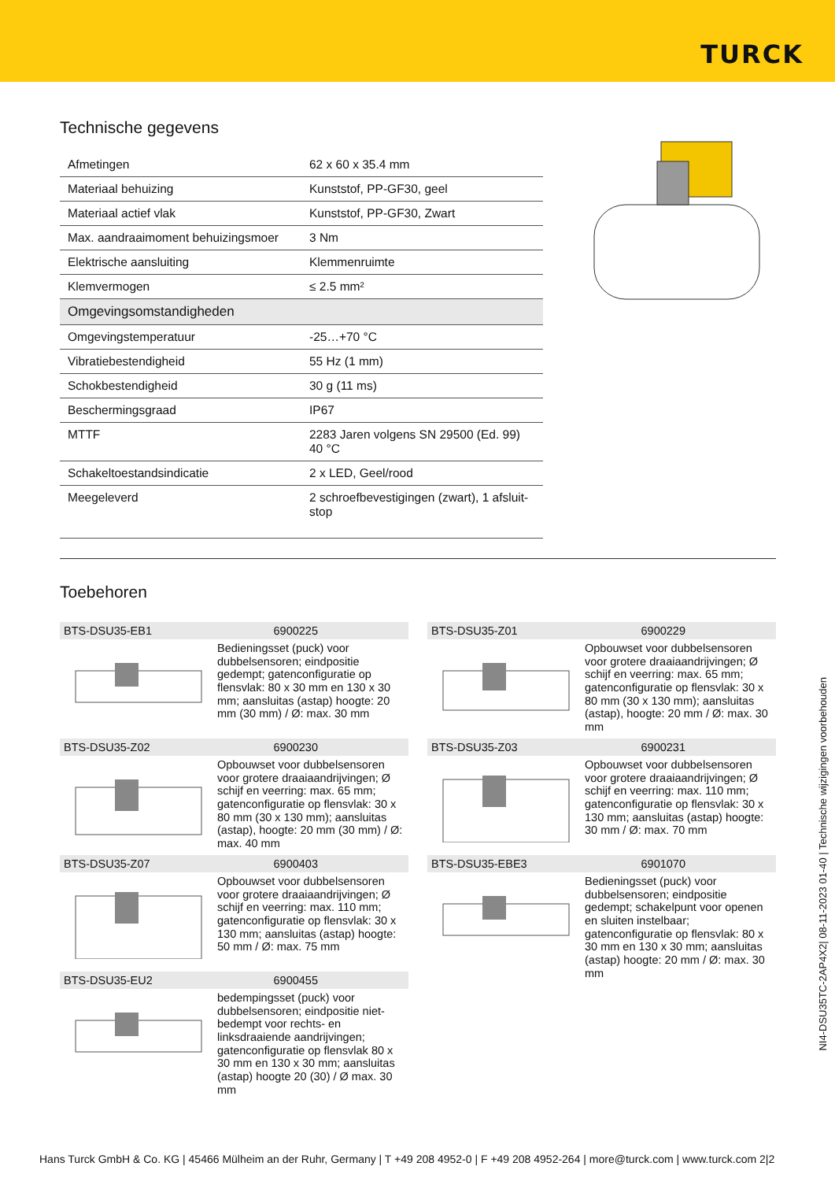TURCK
Technische gegevens
| Afmetingen | 62 x 60 x 35.4 mm |
| Materiaal behuizing | Kunststof, PP-GF30, geel |
| Materiaal actief vlak | Kunststof, PP-GF30, Zwart |
| Max. aandraaimoment behuizingsmoer | 3 Nm |
| Elektrische aansluiting | Klemmenruimte |
| Klemvermogen | ≤ 2.5 mm² |
| Omgevingsomstandigheden | |
| Omgevingstemperatuur | -25…+70 °C |
| Vibratiebestendigheid | 55 Hz (1 mm) |
| Schokbestendigheid | 30 g (11 ms) |
| Beschermingsgraad | IP67 |
| MTTF | 2283 Jaren volgens SN 29500 (Ed. 99) 40 °C |
| Schakeltoestandsindicatie | 2 x LED, Geel/rood |
| Meegeleverd | 2 schroefbevestigingen (zwart), 1 afsluit-stop |
Toebehoren
BTS-DSU35-EB1 6900225
Bedieningsset (puck) voor dubbelsensoren; eindpositie gedempt; gatenconfiguratie op flensvlak: 80 x 30 mm en 130 x 30 mm; aansluitas (astap) hoogte: 20 mm (30 mm) / Ø: max. 30 mm
BTS-DSU35-Z02 6900230
Opbouwset voor dubbelsensoren voor grotere draaiaandrijvingen; Ø schijf en veerring: max. 65 mm; gatenconfiguratie op flensvlak: 30 x 80 mm (30 x 130 mm); aansluitas (astap), hoogte: 20 mm (30 mm) / Ø: max. 40 mm
BTS-DSU35-Z07 6900403
Opbouwset voor dubbelsensoren voor grotere draaiaandrijvingen; Ø schijf en veerring: max. 110 mm; gatenconfiguratie op flensvlak: 30 x 130 mm; aansluitas (astap) hoogte: 50 mm / Ø: max. 75 mm
BTS-DSU35-EU2 6900455
bedempingsset (puck) voor dubbelsensoren; eindpositie niet-bedempt voor rechts- en linksdraaiende aandrijvingen; gatenconfiguratie op flensvlak 80 x 30 mm en 130 x 30 mm; aansluitas (astap) hoogte 20 (30) / Ø max. 30 mm
BTS-DSU35-Z01 6900229
Opbouwset voor dubbelsensoren voor grotere draaiaandrijvingen; Ø schijf en veerring: max. 65 mm; gatenconfiguratie op flensvlak: 30 x 80 mm (30 x 130 mm); aansluitas (astap), hoogte: 20 mm / Ø: max. 30 mm
BTS-DSU35-Z03 6900231
Opbouwset voor dubbelsensoren voor grotere draaiaandrijvingen; Ø schijf en veerring: max. 110 mm; gatenconfiguratie op flensvlak: 30 x 130 mm; aansluitas (astap) hoogte: 30 mm / Ø: max. 70 mm
BTS-DSU35-EBE3 6901070
Bedieningsset (puck) voor dubbelsensoren; eindpositie gedempt; schakelpunt voor openen en sluiten instelbaar; gatenconfiguratie op flensvlak: 80 x 30 mm en 130 x 30 mm; aansluitas (astap) hoogte: 20 mm / Ø: max. 30 mm
NI4-DSU35TC-2AP4X2| 08-11-2023 01-40 | Technische wijzigingen voorbehouden
Hans Turck GmbH & Co. KG | 45466 Mülheim an der Ruhr, Germany | T +49 208 4952-0 | F +49 208 4952-264 | more@turck.com | www.turck.com 2|2